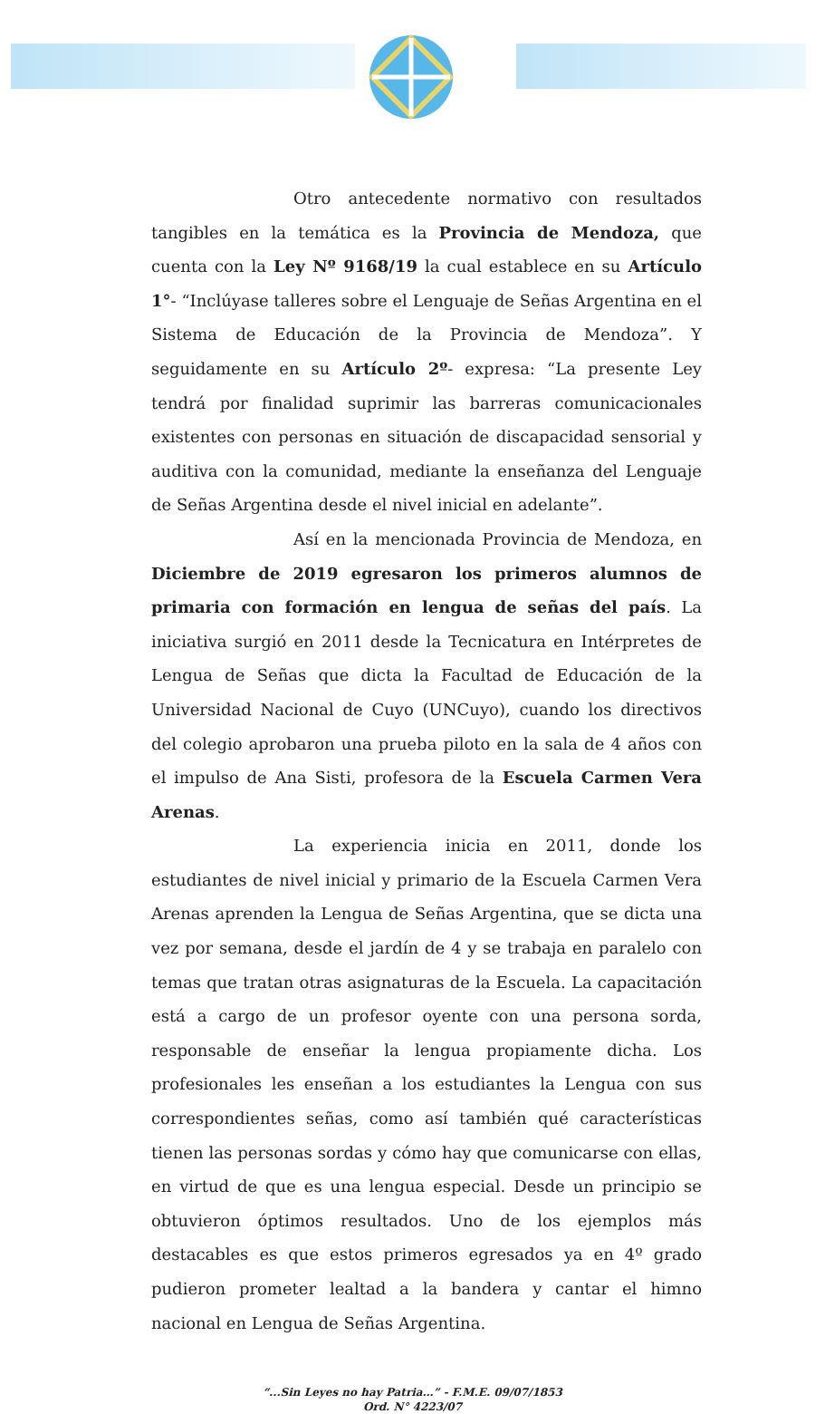Otro antecedente normativo con resultados tangibles en la temática es la Provincia de Mendoza, que cuenta con la Ley Nº 9168/19 la cual establece en su Artículo 1°- “Inclúyase talleres sobre el Lenguaje de Señas Argentina en el Sistema de Educación de la Provincia de Mendoza”. Y seguidamente en su Artículo 2º- expresa: “La presente Ley tendrá por finalidad suprimir las barreras comunicacionales existentes con personas en situación de discapacidad sensorial y auditiva con la comunidad, mediante la enseñanza del Lenguaje de Señas Argentina desde el nivel inicial en adelante”.
Así en la mencionada Provincia de Mendoza, en Diciembre de 2019 egresaron los primeros alumnos de primaria con formación en lengua de señas del país. La iniciativa surgió en 2011 desde la Tecnicatura en Intérpretes de Lengua de Señas que dicta la Facultad de Educación de la Universidad Nacional de Cuyo (UNCuyo), cuando los directivos del colegio aprobaron una prueba piloto en la sala de 4 años con el impulso de Ana Sisti, profesora de la Escuela Carmen Vera Arenas.
La experiencia inicia en 2011, donde los estudiantes de nivel inicial y primario de la Escuela Carmen Vera Arenas aprenden la Lengua de Señas Argentina, que se dicta una vez por semana, desde el jardín de 4 y se trabaja en paralelo con temas que tratan otras asignaturas de la Escuela. La capacitación está a cargo de un profesor oyente con una persona sorda, responsable de enseñar la lengua propiamente dicha. Los profesionales les enseñan a los estudiantes la Lengua con sus correspondientes señas, como así también qué características tienen las personas sordas y cómo hay que comunicarse con ellas, en virtud de que es una lengua especial. Desde un principio se obtuvieron óptimos resultados. Uno de los ejemplos más destacables es que estos primeros egresados ya en 4º grado pudieron prometer lealtad a la bandera y cantar el himno nacional en Lengua de Señas Argentina.
“...Sin Leyes no hay Patria…” - F.M.E. 09/07/1853
Ord. N° 4223/07